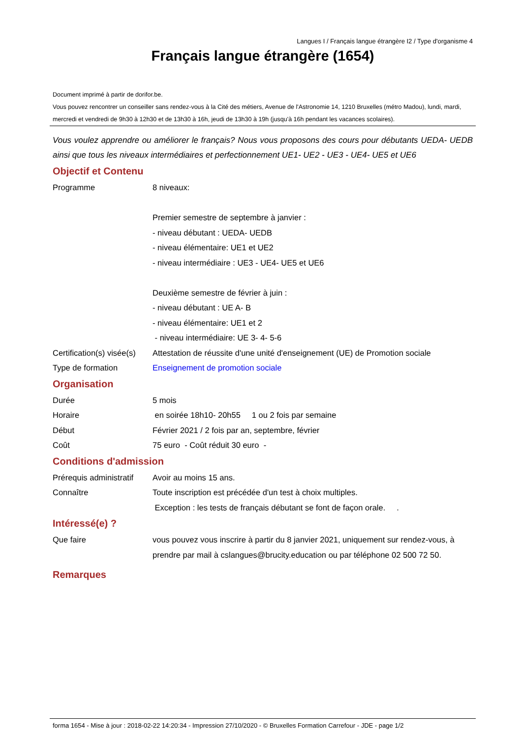Langues I / Français langue étrangère I2 / Type d'organisme 4
Français langue étrangère (1654)
Document imprimé à partir de dorifor.be.
Vous pouvez rencontrer un conseiller sans rendez-vous à la Cité des métiers, Avenue de l'Astronomie 14, 1210 Bruxelles (métro Madou), lundi, mardi, mercredi et vendredi de 9h30 à 12h30 et de 13h30 à 16h, jeudi de 13h30 à 19h (jusqu'à 16h pendant les vacances scolaires).
Vous voulez apprendre ou améliorer le français? Nous vous proposons des cours pour débutants UEDA- UEDB ainsi que tous les niveaux intermédiaires et perfectionnement UE1- UE2 - UE3 - UE4- UE5 et UE6
Objectif et Contenu
Programme 8 niveaux:
Premier semestre de septembre à janvier :
- niveau débutant : UEDA- UEDB
- niveau élémentaire: UE1 et UE2
- niveau intermédiaire : UE3 - UE4- UE5 et UE6
Deuxième semestre de février à juin :
- niveau débutant : UE A- B
- niveau élémentaire: UE1 et 2
- niveau intermédiaire: UE 3- 4- 5-6
Certification(s) visée(s)
Attestation de réussite d'une unité d'enseignement (UE) de Promotion sociale
Type de formation Enseignement de promotion sociale
Organisation
Durée 5 mois
Horaire en soirée 18h10- 20h55 1 ou 2 fois par semaine
Début Février 2021 / 2 fois par an, septembre, février
Coût 75 euro - Coût réduit 30 euro -
Conditions d'admission
Prérequis administratif
Avoir au moins 15 ans.
Connaître Toute inscription est précédée d'un test à choix multiples.
Exception : les tests de français débutant se font de façon orale. .
Intéressé(e) ?
Que faire vous pouvez vous inscrire à partir du 8 janvier 2021, uniquement sur rendez-vous, à prendre par mail à cslangues@brucity.education ou par téléphone 02 500 72 50.
Remarques
forma 1654 - Mise à jour : 2018-02-22 14:20:34 - Impression 27/10/2020 - © Bruxelles Formation Carrefour - JDE - page 1/2